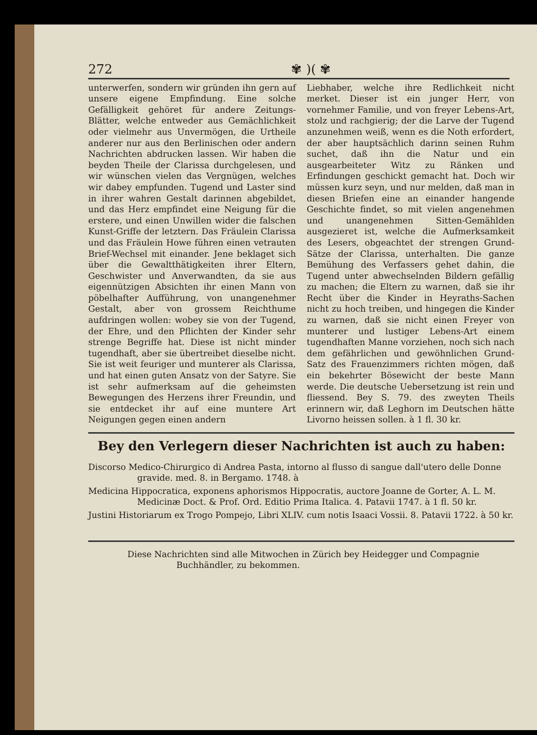272 ✾ )( ✾
unterwerfen, sondern wir gründen ihn gern auf unsere eigene Empfindung. Eine solche Gefälligkeit gehöret für andere Zeitungs-Blätter, welche entweder aus Gemächlichkeit oder vielmehr aus Unvermögen, die Urtheile anderer nur aus den Berlinischen oder andern Nachrichten abdrucken lassen. Wir haben die beyden Theile der Clarissa durchgelesen, und wir wünschen vielen das Vergnügen, welches wir dabey empfunden. Tugend und Laster sind in ihrer wahren Gestalt darinnen abgebildet, und das Herz empfindet eine Neigung für die erstere, und einen Unwillen wider die falschen Kunst-Griffe der letztern. Das Fräulein Clarissa und das Fräulein Howe führen einen vetrauten Brief-Wechsel mit einander. Jene beklaget sich über die Gewaltthätigkeiten ihrer Eltern, Geschwister und Anverwandten, da sie aus eigennützigen Absichten ihr einen Mann von pöbelhafter Aufführung, von unangenehmer Gestalt, aber von grossem Reichthume aufdringen wollen: wobey sie von der Tugend, der Ehre, und den Pflichten der Kinder sehr strenge Begriffe hat. Diese ist nicht minder tugendhaft, aber sie übertreibet dieselbe nicht. Sie ist weit feuriger und munterer als Clarissa, und hat einen guten Ansatz von der Satyre. Sie ist sehr aufmerksam auf die geheimsten Bewegungen des Herzens ihrer Freundin, und sie entdecket ihr auf eine muntere Art Neigungen gegen einen andern
Liebhaber, welche ihre Redlichkeit nicht merket. Dieser ist ein junger Herr, von vornehmer Familie, und von freyer Lebens-Art, stolz und rachgierig; der die Larve der Tugend anzunehmen weiß, wenn es die Noth erfordert, der aber hauptsächlich darinn seinen Ruhm suchet, daß ihn die Natur und ein ausgearbeiteter Witz zu Ränken und Erfindungen geschickt gemacht hat. Doch wir müssen kurz seyn, und nur melden, daß man in diesen Briefen eine an einander hangende Geschichte findet, so mit vielen angenehmen und unangenehmen Sitten-Gemählden ausgezieret ist, welche die Aufmerksamkeit des Lesers, obgeachtet der strengen Grund-Sätze der Clarissa, unterhalten. Die ganze Bemühung des Verfassers gehet dahin, die Tugend unter abwechselnden Bildern gefällig zu machen; die Eltern zu warnen, daß sie ihr Recht über die Kinder in Heyraths-Sachen nicht zu hoch treiben, und hingegen die Kinder zu warnen, daß sie nicht einen Freyer von munterer und lustiger Lebens-Art einem tugendhaften Manne vorziehen, noch sich nach dem gefährlichen und gewöhnlichen Grund-Satz des Frauenzimmers richten mögen, daß ein bekehrter Bösewicht der beste Mann werde. Die deutsche Uebersetzung ist rein und fliessend. Bey S. 79. des zweyten Theils erinnern wir, daß Leghorn im Deutschen hätte Livorno heissen sollen. à 1 fl. 30 kr.
Bey den Verlegern dieser Nachrichten ist auch zu haben:
Discorso Medico-Chirurgico di Andrea Pasta, intorno al flusso di sangue dall'utero delle Donne gravide. med. 8. in Bergamo. 1748. à
Medicina Hippocratica, exponens aphorismos Hippocratis, auctore Joanne de Gorter, A. L. M. Medicinæ Doct. & Prof. Ord. Editio Prima Italica. 4. Patavii 1747. à 1 fl. 50 kr.
Justini Historiarum ex Trogo Pompejo, Libri XLIV. cum notis Isaaci Vossii. 8. Patavii 1722. à 50 kr.
Diese Nachrichten sind alle Mitwochen in Zürich bey Heidegger und Compagnie Buchhändler, zu bekommen.